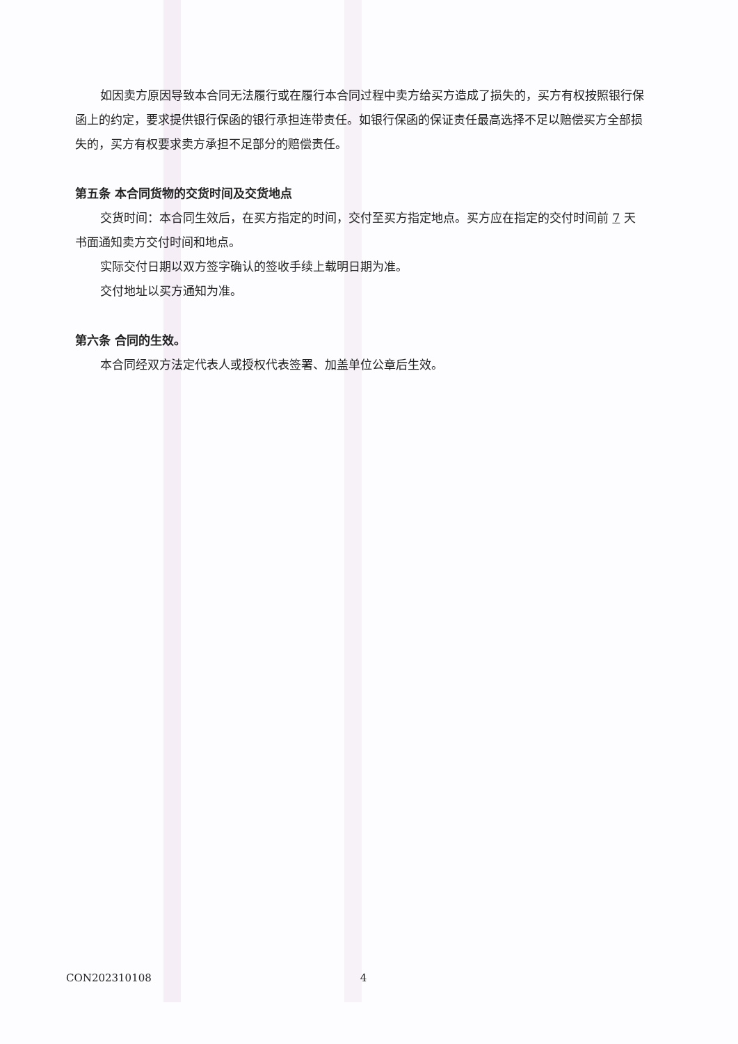如因卖方原因导致本合同无法履行或在履行本合同过程中卖方给买方造成了损失的，买方有权按照银行保函上的约定，要求提供银行保函的银行承担连带责任。如银行保函的保证责任最高选择不足以赔偿买方全部损失的，买方有权要求卖方承担不足部分的赔偿责任。
第五条 本合同货物的交货时间及交货地点
交货时间：本合同生效后，在买方指定的时间，交付至买方指定地点。买方应在指定的交付时间前 7 天书面通知卖方交付时间和地点。
实际交付日期以双方签字确认的签收手续上载明日期为准。
交付地址以买方通知为准。
第六条 合同的生效。
本合同经双方法定代表人或授权代表签署、加盖单位公章后生效。
CON202310108 4